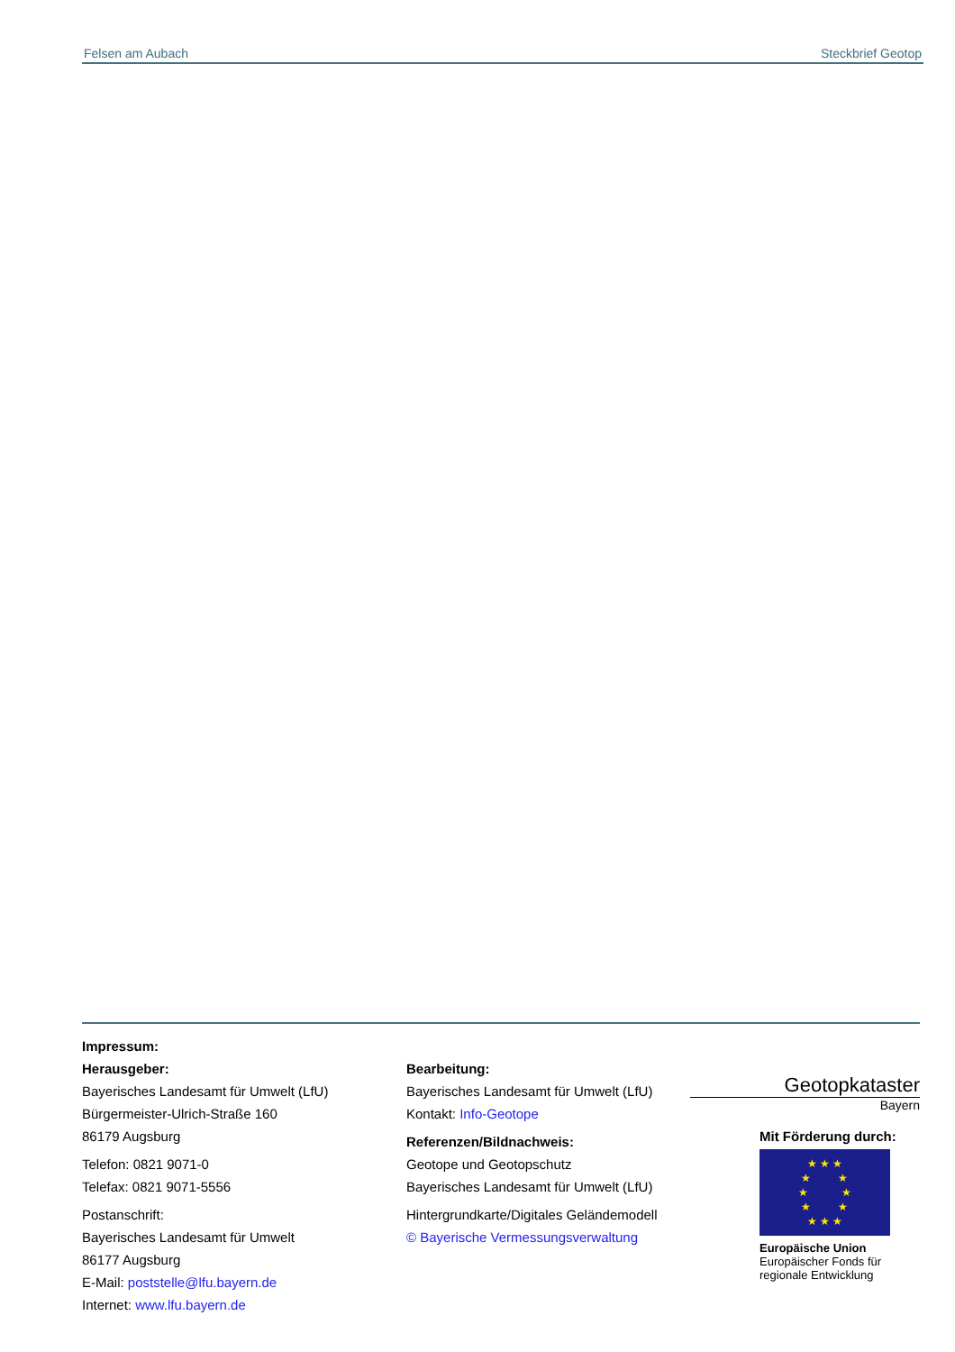Felsen am Aubach Steckbrief Geotop
Impressum:
Herausgeber:
Bayerisches Landesamt für Umwelt (LfU)
Bürgermeister-Ulrich-Straße 160
86179 Augsburg
Telefon: 0821 9071-0
Telefax: 0821 9071-5556
Postanschrift:
Bayerisches Landesamt für Umwelt
86177 Augsburg
E-Mail: poststelle@lfu.bayern.de
Internet: www.lfu.bayern.de
Bearbeitung:
Bayerisches Landesamt für Umwelt (LfU)
Kontakt: Info-Geotope
Referenzen/Bildnachweis:
Geotope und Geotopschutz
Bayerisches Landesamt für Umwelt (LfU)
Hintergrundkarte/Digitales Geländemodell
© Bayerische Vermessungsverwaltung
Geotopkataster
Bayern
Mit Förderung durch:
★ ★ ★
★ ★
★ ★
★ ★
★ ★ ★
Europäische Union
Europäischer Fonds für
regionale Entwicklung